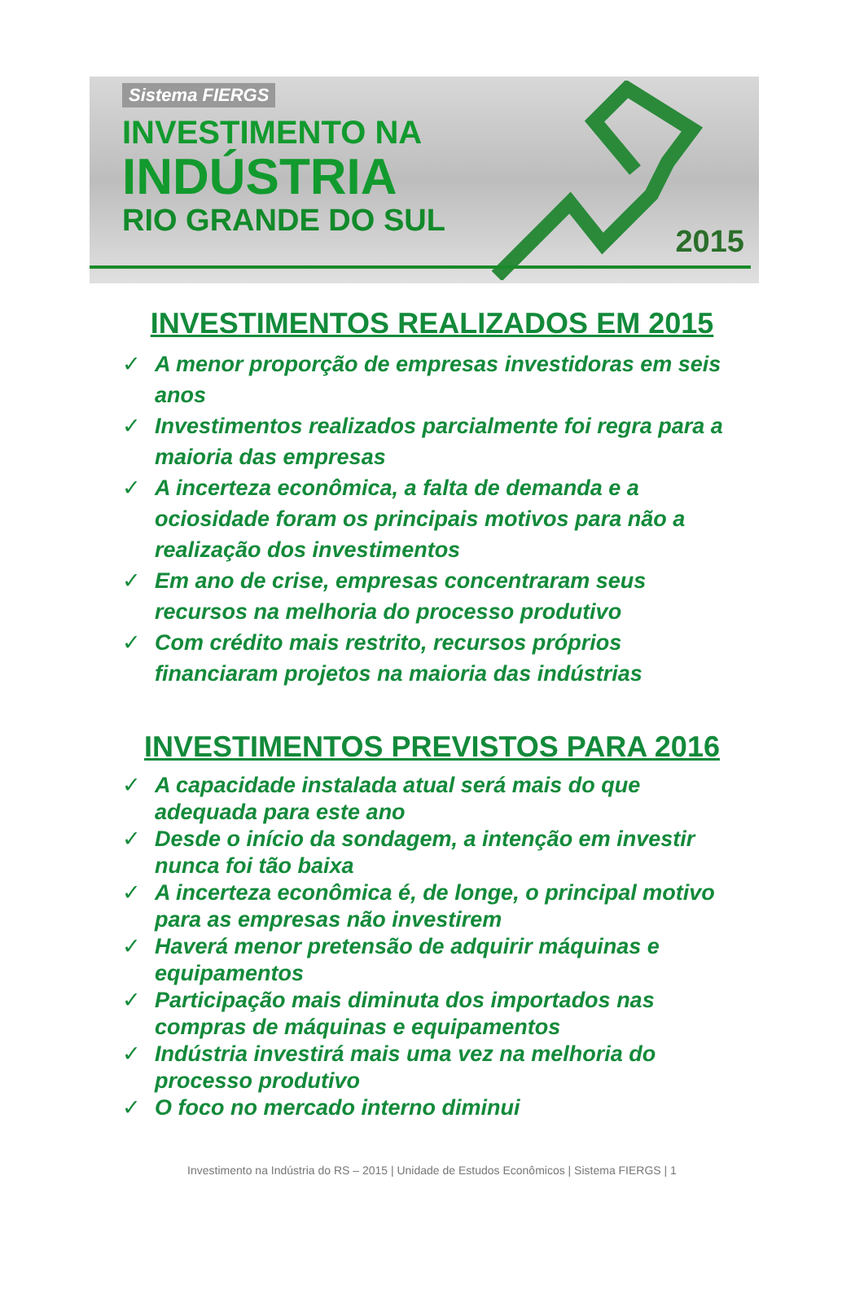Sistema FIERGS
INVESTIMENTO NA
INDÚSTRIA
RIO GRANDE DO SUL
2015
INVESTIMENTOS REALIZADOS EM 2015
✓ A menor proporção de empresas investidoras em seis anos
✓ Investimentos realizados parcialmente foi regra para a maioria das empresas
✓ A incerteza econômica, a falta de demanda e a ociosidade foram os principais motivos para não a realização dos investimentos
✓ Em ano de crise, empresas concentraram seus recursos na melhoria do processo produtivo
✓ Com crédito mais restrito, recursos próprios financiaram projetos na maioria das indústrias
INVESTIMENTOS PREVISTOS PARA 2016
✓ A capacidade instalada atual será mais do que adequada para este ano
✓ Desde o início da sondagem, a intenção em investir nunca foi tão baixa
✓ A incerteza econômica é, de longe, o principal motivo para as empresas não investirem
✓ Haverá menor pretensão de adquirir máquinas e equipamentos
✓ Participação mais diminuta dos importados nas compras de máquinas e equipamentos
✓ Indústria investirá mais uma vez na melhoria do processo produtivo
✓ O foco no mercado interno diminui
Investimento na Indústria do RS – 2015 | Unidade de Estudos Econômicos | Sistema FIERGS | 1